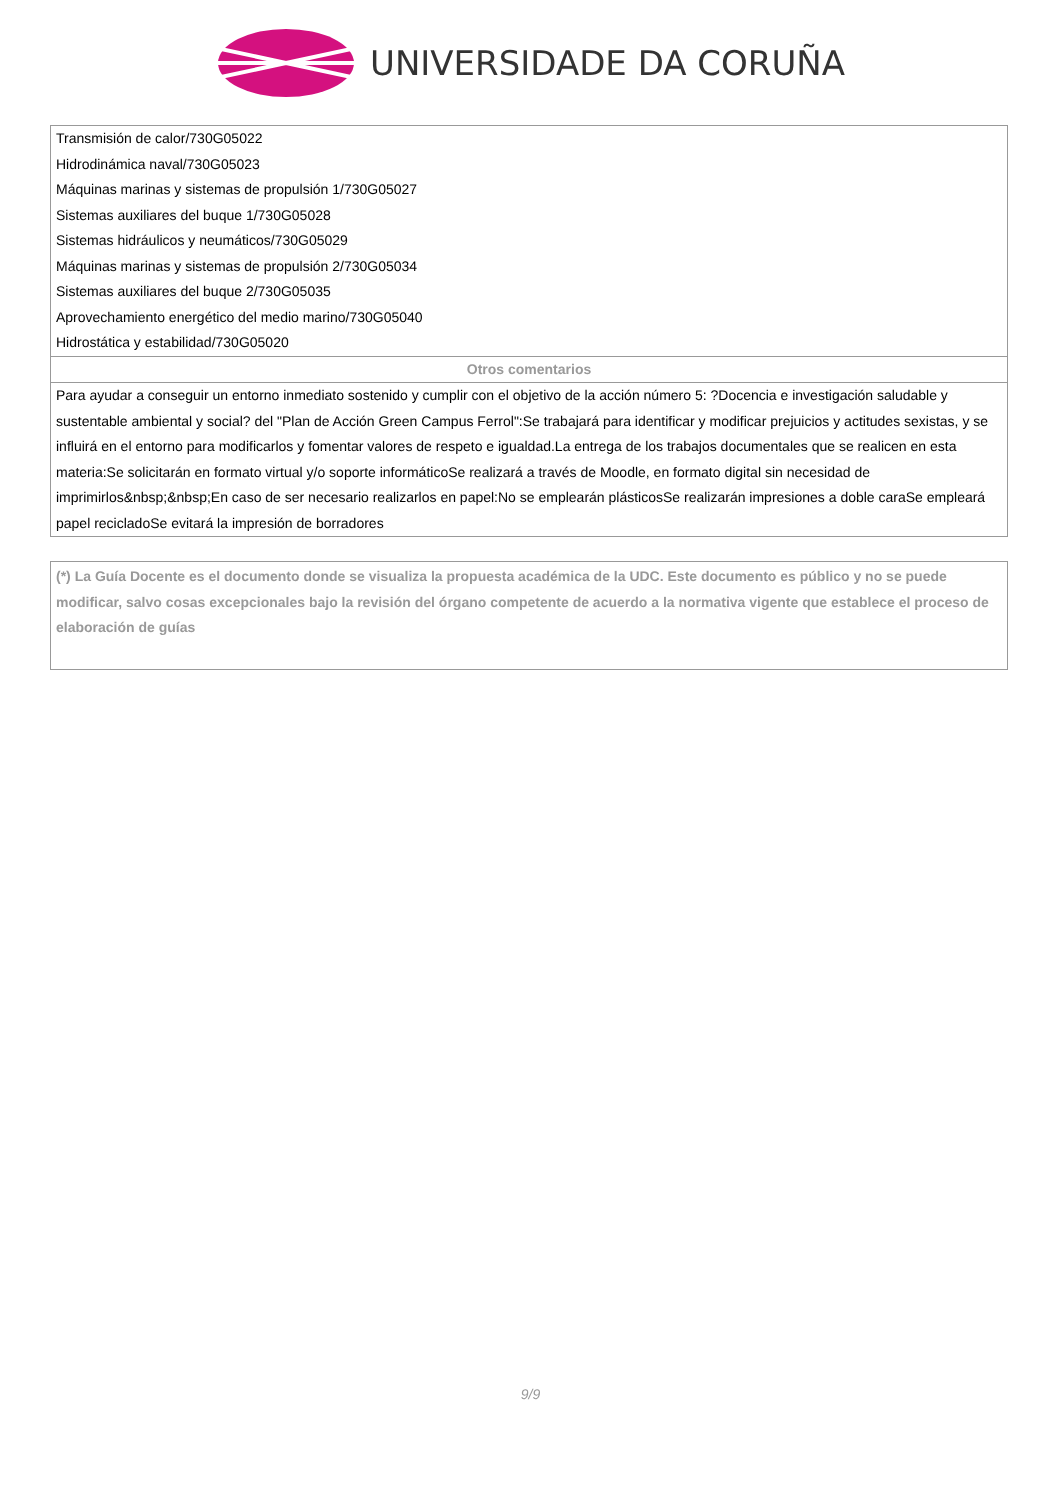UNIVERSIDADE DA CORUÑA
| Transmisión de calor/730G05022 |
| Hidrodinámica naval/730G05023 |
| Máquinas marinas y sistemas de propulsión 1/730G05027 |
| Sistemas auxiliares del buque 1/730G05028 |
| Sistemas hidráulicos y neumáticos/730G05029 |
| Máquinas marinas y sistemas de propulsión 2/730G05034 |
| Sistemas auxiliares del buque 2/730G05035 |
| Aprovechamiento energético del medio marino/730G05040 |
| Hidrostática y estabilidad/730G05020 |
| Otros comentarios |
| Para ayudar a conseguir un entorno inmediato sostenido y cumplir con el objetivo de la acción número 5: ?Docencia e investigación saludable y sustentable ambiental y social? del "Plan de Acción Green Campus Ferrol":Se trabajará para identificar y modificar prejuicios y actitudes sexistas, y se influirá en el entorno para modificarlos y fomentar valores de respeto e igualdad.La entrega de los trabajos documentales que se realicen en esta materia:Se solicitarán en formato virtual y/o soporte informáticoSe realizará a través de Moodle, en formato digital sin necesidad de imprimirlos&nbsp;&nbsp;En caso de ser necesario realizarlos en papel:No se emplearán plásticosSe realizarán impresiones a doble caraSe empleará papel recicladoSe evitará la impresión de borradores |
(*) La Guía Docente es el documento donde se visualiza la propuesta académica de la UDC. Este documento es público y no se puede modificar, salvo cosas excepcionales bajo la revisión del órgano competente de acuerdo a la normativa vigente que establece el proceso de elaboración de guías
9/9